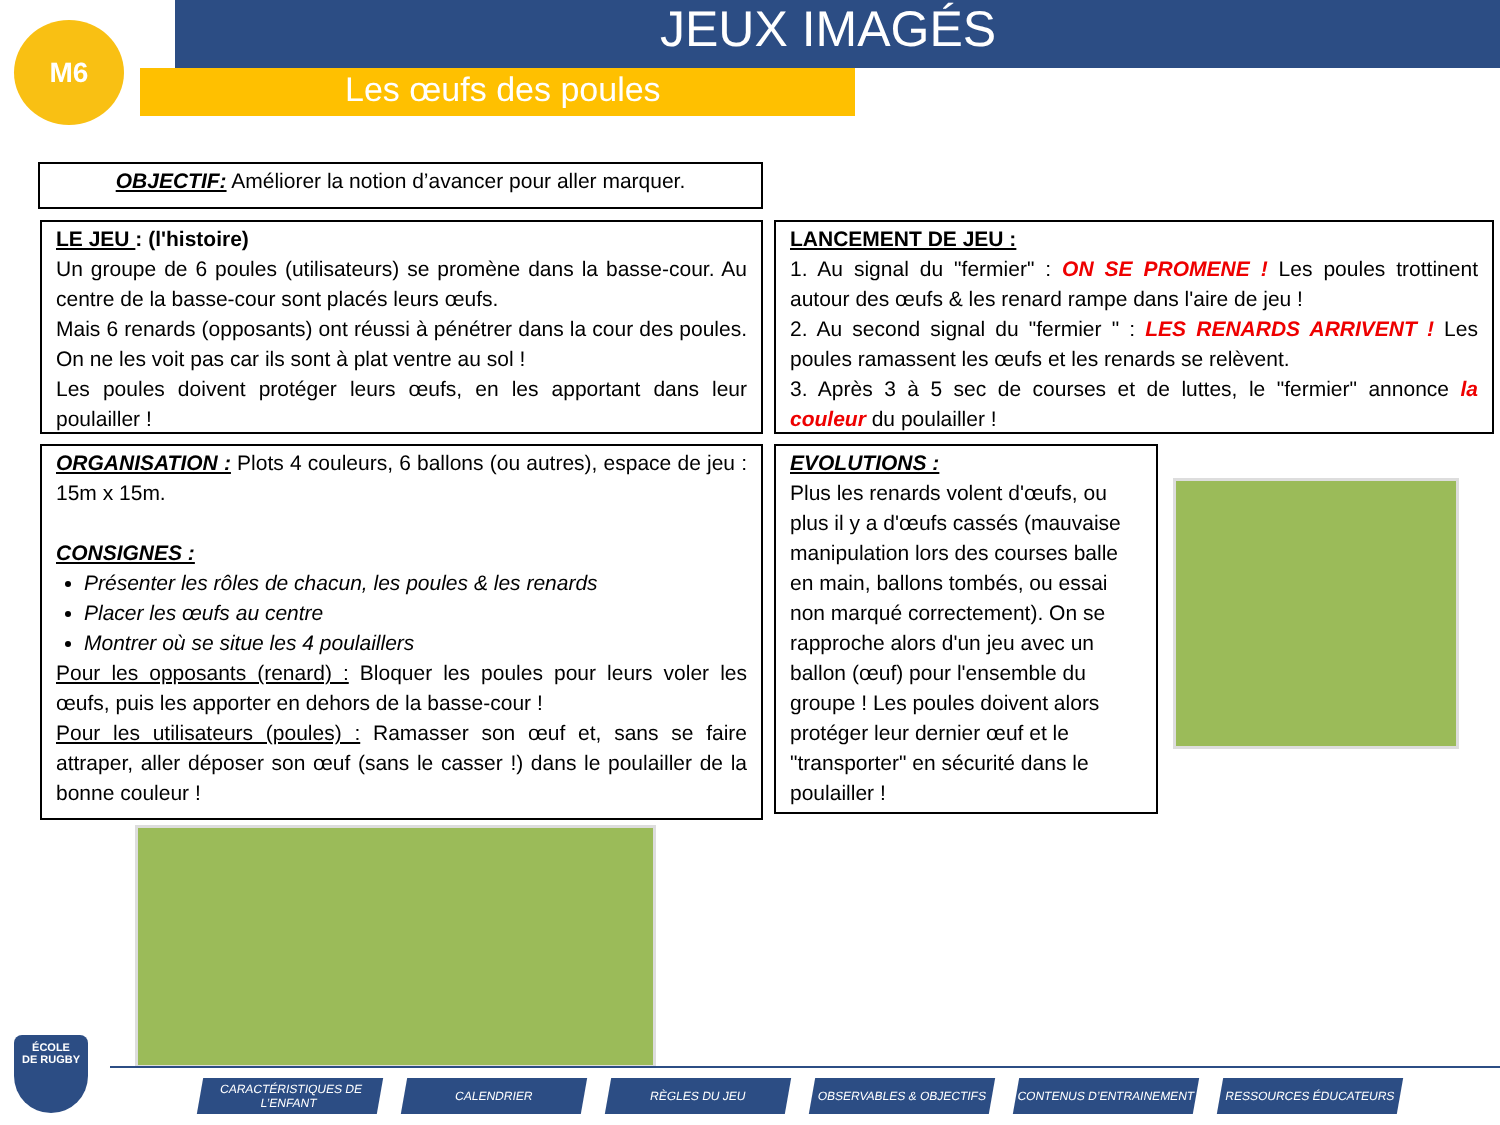M6 JEUX IMAGÉS
Les œufs des poules
OBJECTIF: Améliorer la notion d’avancer pour aller marquer.
LE JEU : (l'histoire)
Un groupe de 6 poules (utilisateurs) se promène dans la basse-cour. Au centre de la basse-cour sont placés leurs œufs.
Mais 6 renards (opposants) ont réussi à pénétrer dans la cour des poules. On ne les voit pas car ils sont à plat ventre au sol !
Les poules doivent protéger leurs œufs, en les apportant dans leur poulailler !
LANCEMENT DE JEU :
1. Au signal du "fermier" : ON SE PROMENE ! Les poules trottinent autour des œufs & les renard rampe dans l'aire de jeu !
2. Au second signal du "fermier " : LES RENARDS ARRIVENT ! Les poules ramassent les œufs et les renards se relèvent.
3. Après 3 à 5 sec de courses et de luttes, le "fermier" annonce la couleur du poulailler !
ORGANISATION : Plots 4 couleurs, 6 ballons (ou autres), espace de jeu : 15m x 15m.
CONSIGNES :
Présenter les rôles de chacun, les poules & les renards
Placer les œufs au centre
Montrer où se situe les 4 poulaillers
Pour les opposants (renard) : Bloquer les poules pour leurs voler les œufs, puis les apporter en dehors de la basse-cour !
Pour les utilisateurs (poules) : Ramasser son œuf et, sans se faire attraper, aller déposer son œuf (sans le casser !) dans le poulailler de la bonne couleur !
EVOLUTIONS :
Plus les renards volent d'œufs, ou plus il y a d'œufs cassés (mauvaise manipulation lors des courses balle en main, ballons tombés, ou essai non marqué correctement). On se rapproche alors d'un jeu avec un ballon (œuf) pour l'ensemble du groupe ! Les poules doivent alors protéger leur dernier œuf et le "transporter" en sécurité dans le poulailler !
ÉCOLE
DE RUGBY
CARACTÉRISTIQUES DE L’ENFANT
CALENDRIER RÈGLES DU JEU OBSERVABLES & OBJECTIFS CONTENUS D’ENTRAINEMENT RESSOURCES ÉDUCATEURS